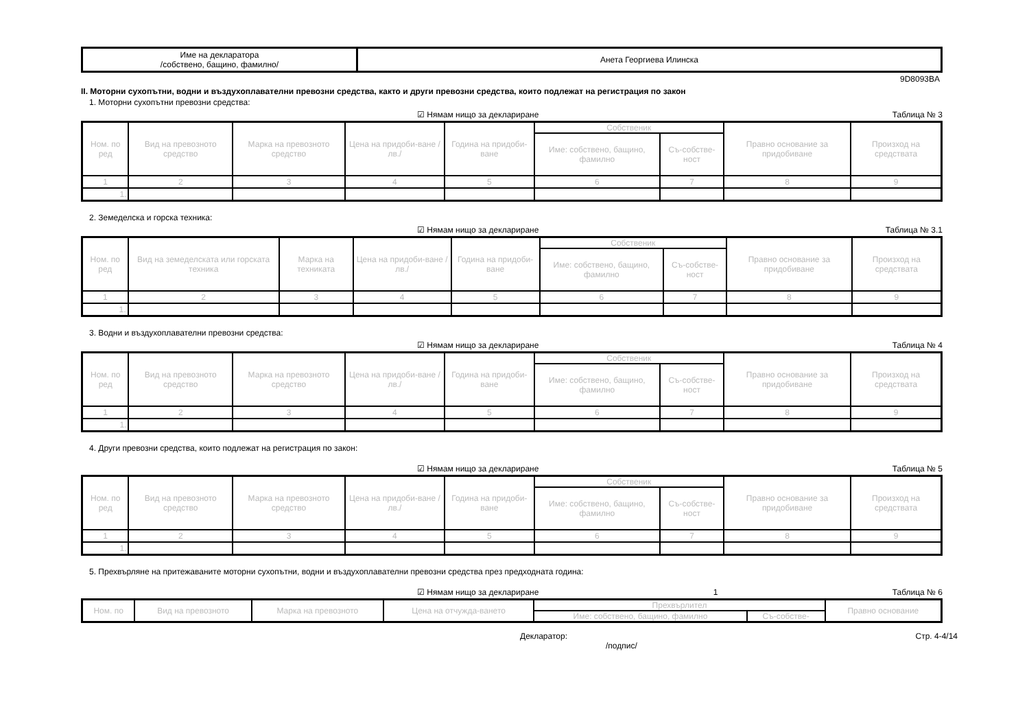| Име на декларатора /собствено, бащино, фамилно/ | Анета Георгиева Илинска |
9D8093BA
II. Моторни сухопътни, водни и въздухоплавателни превозни средства, както и други превозни средства, които подлежат на регистрация по закон
1. Моторни сухопътни превозни средства:
☑ Нямам нищо за деклариране Таблица № 3
| Ном. по ред | Вид на превозното средство | Марка на превозното средство | Цена на придоби-ване /лв./ | Година на придоби-ване | Собственик | | Правно основание за придобиване | Произход на средствата |
| --- | --- | --- | --- | --- | --- | --- | --- | --- |
| | | | | | Име: собствено, бащино, фамилно | Съ-собстве-ност | | |
| 1 | 2 | 3 | 4 | 5 | 6 | 7 | 8 | 9 |
| 1. | | | | | | | | |
2. Земеделска и горска техника:
☑ Нямам нищо за деклариране Таблица № 3.1
| Ном. по ред | Вид на земеделската или горската техника | Марка на техниката | Цена на придоби-ване /лв./ | Година на придоби-ване | Собственик | | Правно основание за придобиване | Произход на средствата |
| --- | --- | --- | --- | --- | --- | --- | --- | --- |
| | | | | | Име: собствено, бащино, фамилно | Съ-собстве-ност | | |
| 1 | 2 | 3 | 4 | 5 | 6 | 7 | 8 | 9 |
| 1. | | | | | | | | |
3. Водни и въздухоплавателни превозни средства:
☑ Нямам нищо за деклариране Таблица № 4
| Ном. по ред | Вид на превозното средство | Марка на превозното средство | Цена на придоби-ване /лв./ | Година на придоби-ване | Собственик | | Правно основание за придобиване | Произход на средствата |
| --- | --- | --- | --- | --- | --- | --- | --- | --- |
| | | | | | Име: собствено, бащино, фамилно | Съ-собстве-ност | | |
| 1 | 2 | 3 | 4 | 5 | 6 | 7 | 8 | 9 |
| 1. | | | | | | | | |
4. Други превозни средства, които подлежат на регистрация по закон:
☑ Нямам нищо за деклариране Таблица № 5
| Ном. по ред | Вид на превозното средство | Марка на превозното средство | Цена на придоби-ване /лв./ | Година на придоби-ване | Собственик | | Правно основание за придобиване | Произход на средствата |
| --- | --- | --- | --- | --- | --- | --- | --- | --- |
| | | | | | Име: собствено, бащино, фамилно | Съ-собстве-ност | | |
| 1 | 2 | 3 | 4 | 5 | 6 | 7 | 8 | 9 |
| 1. | | | | | | | | |
5. Прехвърляне на притежаваните моторни сухопътни, водни и въздухоплавателни превозни средства през предходната година:
☑ Нямам нищо за деклариране 1 Таблица № 6
| Ном. по | Вид на превозното | Марка на превозното | Цена на отчужда-ването | Прехвърлител | | Правно основание |
| --- | --- | --- | --- | --- | --- | --- |
| | | | | Име: собствено, бащино, фамилно | Съ-собстве- | |
Декларатор:
/подпис/ Стр. 4-4/14